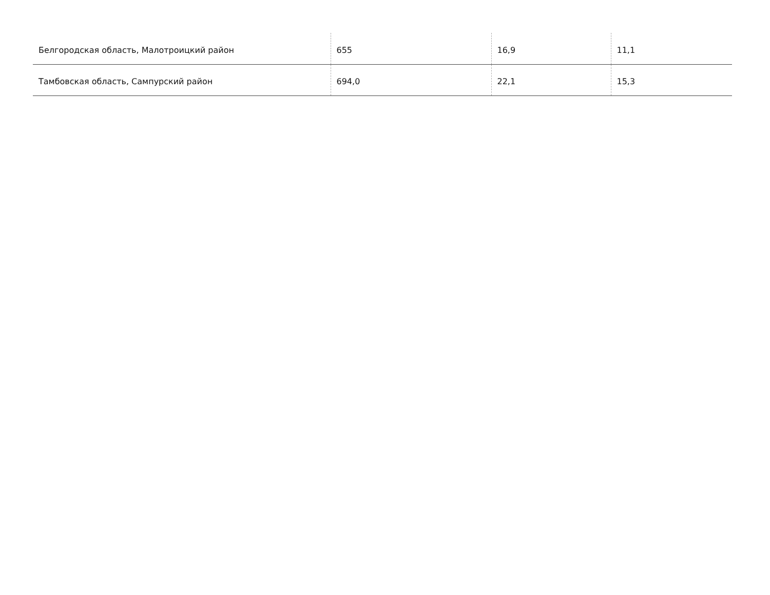| Белгородская область, Малотроицкий район | 655 | 16,9 | 11,1 |
| Тамбовская область, Сампурский район | 694,0 | 22,1 | 15,3 |